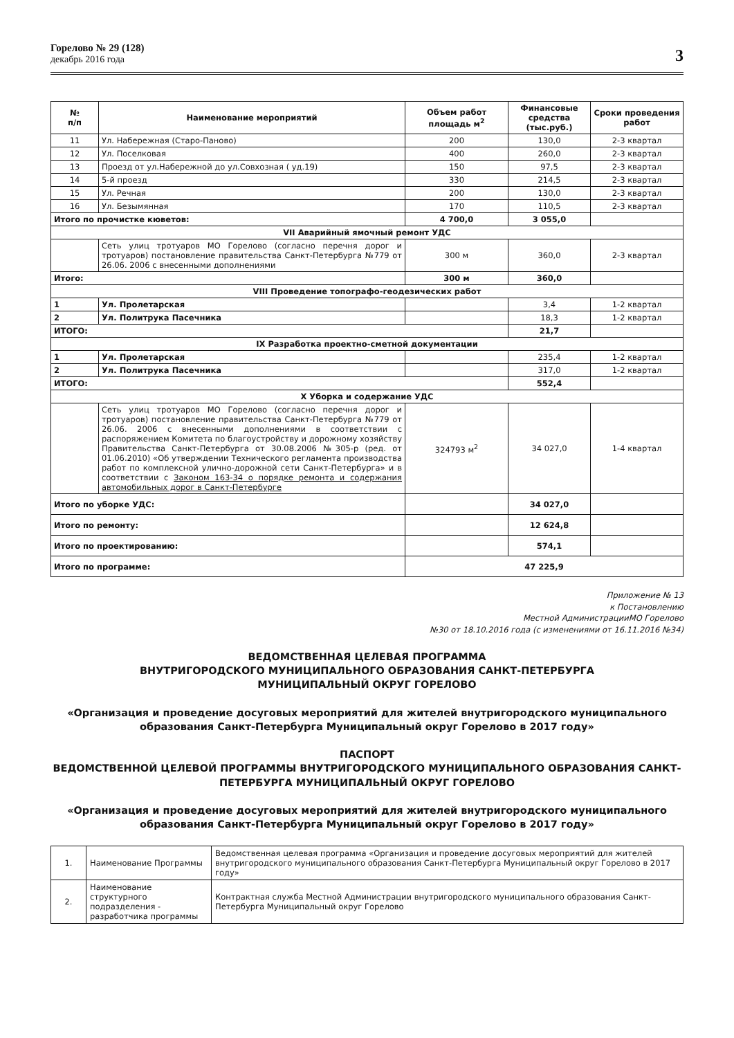Горелово № 29 (128)
декабрь 2016 года
3
| № п/п | Наименование мероприятий | Объем работ площадь м<sup>2</sup> | Финансовые средства (тыс.руб.) | Сроки проведения работ |
| --- | --- | --- | --- | --- |
| 11 | Ул. Набережная (Старо-Паново) | 200 | 130,0 | 2-3 квартал |
| 12 | Ул. Поселковая | 400 | 260,0 | 2-3 квартал |
| 13 | Проезд от ул.Набережной до ул.Совхозная ( уд.19) | 150 | 97,5 | 2-3 квартал |
| 14 | 5-й проезд | 330 | 214,5 | 2-3 квартал |
| 15 | Ул. Речная | 200 | 130,0 | 2-3 квартал |
| 16 | Ул. Безымянная | 170 | 110,5 | 2-3 квартал |
| Итого по прочистке кюветов: | | 4 700,0 | 3 055,0 | |
| VII Аварийный ямочный ремонт УДС | | | | |
| | Сеть улиц тротуаров МО Горелово (согласно перечня дорог и тротуаров) постановление правительства Санкт-Петербурга №779 от 26.06. 2006 с внесенными дополнениями | 300 м | 360,0 | 2-3 квартал |
| Итого: | | 300 м | 360,0 | |
| VIII Проведение топографо-геодезических работ | | | | |
| 1 | Ул. Пролетарская | | 3,4 | 1-2 квартал |
| 2 | Ул. Политрука Пасечника | | 18,3 | 1-2 квартал |
| ИТОГО: | | | 21,7 | |
| IX Разработка проектно-сметной документации | | | | |
| 1 | Ул. Пролетарская | | 235,4 | 1-2 квартал |
| 2 | Ул. Политрука Пасечника | | 317,0 | 1-2 квартал |
| ИТОГО: | | | 552,4 | |
| X Уборка и содержание УДС | | | | |
| | Сеть улиц тротуаров МО Горелово (согласно перечня дорог и тротуаров) постановление правительства Санкт-Петербурга №779 от 26.06. 2006 с внесенными дополнениями в соответствии с распоряжением Комитета по благоустройству и дорожному хозяйству Правительства Санкт-Петербурга от 30.08.2006 №305-р (ред. от 01.06.2010) «Об утверждении Технического регламента производства работ по комплексной улично-дорожной сети Санкт-Петербурга» и в соответствии с Законом 163-34 о порядке ремонта и содержания автомобильных дорог в Санкт-Петербурге | 324793 м<sup>2</sup> | 34 027,0 | 1-4 квартал |
| Итого по уборке УДС: | | | 34 027,0 | |
| Итого по ремонту: | | | 12 624,8 | |
| Итого по проектированию: | | | 574,1 | |
| Итого по программе: | | 47 225,9 | | |
Приложение № 13
к Постановлению
Местной АдминистрацииМО Горелово
№30 от 18.10.2016 года (с изменениями от 16.11.2016 №34)
ВЕДОМСТВЕННАЯ ЦЕЛЕВАЯ ПРОГРАММА
ВНУТРИГОРОДСКОГО МУНИЦИПАЛЬНОГО ОБРАЗОВАНИЯ САНКТ-ПЕТЕРБУРГА
МУНИЦИПАЛЬНЫЙ ОКРУГ ГОРЕЛОВО
«Организация и проведение досуговых мероприятий для жителей внутригородского муниципального образования Санкт-Петербурга Муниципальный округ Горелово в 2017 году»
ПАСПОРТ
ВЕДОМСТВЕННОЙ ЦЕЛЕВОЙ ПРОГРАММЫ ВНУТРИГОРОДСКОГО МУНИЦИПАЛЬНОГО ОБРАЗОВАНИЯ САНКТ-ПЕТЕРБУРГА МУНИЦИПАЛЬНЫЙ ОКРУГ ГОРЕЛОВО
«Организация и проведение досуговых мероприятий для жителей внутригородского муниципального образования Санкт-Петербурга Муниципальный округ Горелово в 2017 году»
| 1. | Наименование Программы | Ведомственная целевая программа «Организация и проведение досуговых мероприятий для жителей внутригородского муниципального образования Санкт-Петербурга Муниципальный округ Горелово в 2017 году» |
| 2. | Наименование структурного подразделения - разработчика программы | Контрактная служба Местной Администрации внутригородского муниципального образования Санкт-Петербурга Муниципальный округ Горелово |